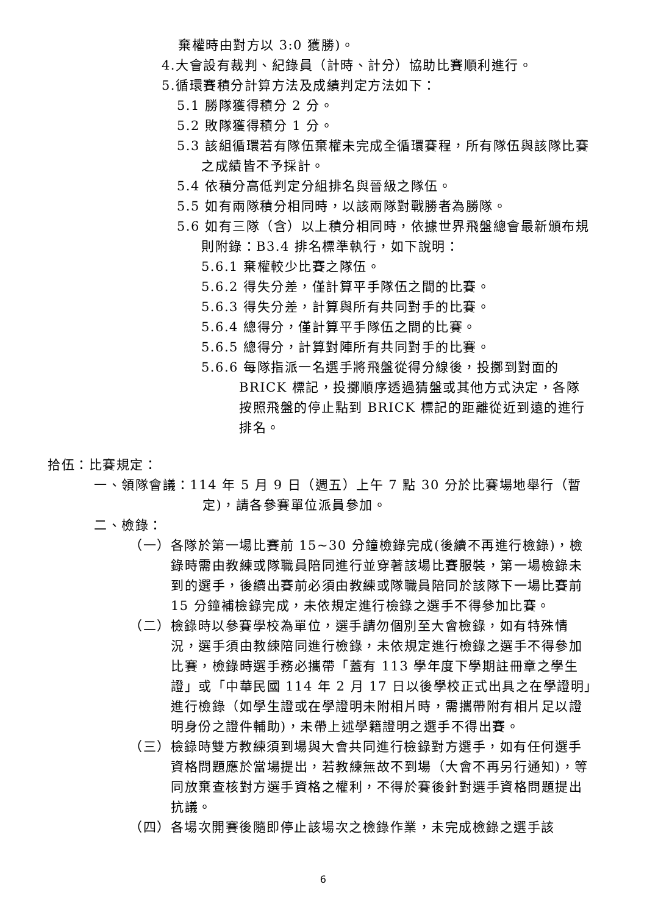棄權時由對方以 3:0 獲勝)。
4.大會設有裁判、紀錄員（計時、計分）協助比賽順利進行。
5.循環賽積分計算方法及成績判定方法如下：
5.1 勝隊獲得積分 2 分。
5.2 敗隊獲得積分 1 分。
5.3 該組循環若有隊伍棄權未完成全循環賽程，所有隊伍與該隊比賽之成績皆不予採計。
5.4 依積分高低判定分組排名與晉級之隊伍。
5.5 如有兩隊積分相同時，以該兩隊對戰勝者為勝隊。
5.6 如有三隊（含）以上積分相同時，依據世界飛盤總會最新頒布規則附錄：B3.4 排名標準執行，如下說明：
5.6.1 棄權較少比賽之隊伍。
5.6.2 得失分差，僅計算平手隊伍之間的比賽。
5.6.3 得失分差，計算與所有共同對手的比賽。
5.6.4 總得分，僅計算平手隊伍之間的比賽。
5.6.5 總得分，計算對陣所有共同對手的比賽。
5.6.6 每隊指派一名選手將飛盤從得分線後，投擲到對面的BRICK 標記，投擲順序透過猜盤或其他方式決定，各隊按照飛盤的停止點到 BRICK 標記的距離從近到遠的進行排名。
拾伍：比賽規定：
一、領隊會議：114 年 5 月 9 日（週五）上午 7 點 30 分於比賽場地舉行（暫定)，請各參賽單位派員參加。
二、檢錄：
（一）各隊於第一場比賽前 15~30 分鐘檢錄完成(後續不再進行檢錄)，檢錄時需由教練或隊職員陪同進行並穿著該場比賽服裝，第一場檢錄未到的選手，後續出賽前必須由教練或隊職員陪同於該隊下一場比賽前 15 分鐘補檢錄完成，未依規定進行檢錄之選手不得參加比賽。
（二）檢錄時以參賽學校為單位，選手請勿個別至大會檢錄，如有特殊情況，選手須由教練陪同進行檢錄，未依規定進行檢錄之選手不得參加比賽，檢錄時選手務必攜帶「蓋有 113 學年度下學期註冊章之學生證」或「中華民國 114 年 2 月 17 日以後學校正式出具之在學證明」進行檢錄（如學生證或在學證明未附相片時，需攜帶附有相片足以證明身份之證件輔助)，未帶上述學籍證明之選手不得出賽。
（三）檢錄時雙方教練須到場與大會共同進行檢錄對方選手，如有任何選手資格問題應於當場提出，若教練無故不到場（大會不再另行通知)，等同放棄查核對方選手資格之權利，不得於賽後針對選手資格問題提出抗議。
（四）各場次開賽後隨即停止該場次之檢錄作業，未完成檢錄之選手該
6